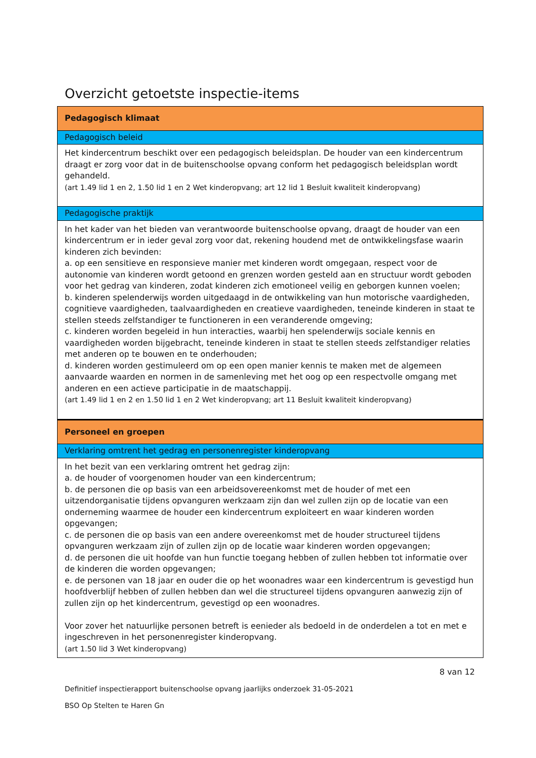Overzicht getoetste inspectie-items
| Pedagogisch klimaat |
| Pedagogisch beleid |
| Het kindercentrum beschikt over een pedagogisch beleidsplan. De houder van een kindercentrum draagt er zorg voor dat in de buitenschoolse opvang conform het pedagogisch beleidsplan wordt gehandeld. (art 1.49 lid 1 en 2, 1.50 lid 1 en 2 Wet kinderopvang; art 12 lid 1 Besluit kwaliteit kinderopvang) |
| Pedagogische praktijk |
| In het kader van het bieden van verantwoorde buitenschoolse opvang, draagt de houder van een kindercentrum er in ieder geval zorg voor dat, rekening houdend met de ontwikkelingsfase waarin kinderen zich bevinden: a. op een sensitieve en responsieve manier met kinderen wordt omgegaan, respect voor de autonomie van kinderen wordt getoond en grenzen worden gesteld aan en structuur wordt geboden voor het gedrag van kinderen, zodat kinderen zich emotioneel veilig en geborgen kunnen voelen; b. kinderen spelenderwijs worden uitgedaagd in de ontwikkeling van hun motorische vaardigheden, cognitieve vaardigheden, taalvaardigheden en creatieve vaardigheden, teneinde kinderen in staat te stellen steeds zelfstandiger te functioneren in een veranderende omgeving; c. kinderen worden begeleid in hun interacties, waarbij hen spelenderwijs sociale kennis en vaardigheden worden bijgebracht, teneinde kinderen in staat te stellen steeds zelfstandiger relaties met anderen op te bouwen en te onderhouden; d. kinderen worden gestimuleerd om op een open manier kennis te maken met de algemeen aanvaarde waarden en normen in de samenleving met het oog op een respectvolle omgang met anderen en een actieve participatie in de maatschappij. (art 1.49 lid 1 en 2 en 1.50 lid 1 en 2 Wet kinderopvang; art 11 Besluit kwaliteit kinderopvang) |
| Personeel en groepen |
| Verklaring omtrent het gedrag en personenregister kinderopvang |
| In het bezit van een verklaring omtrent het gedrag zijn: a. de houder of voorgenomen houder van een kindercentrum; b. de personen die op basis van een arbeidsovereenkomst met de houder of met een uitzendorganisatie tijdens opvanguren werkzaam zijn dan wel zullen zijn op de locatie van een onderneming waarmee de houder een kindercentrum exploiteert en waar kinderen worden opgevangen; c. de personen die op basis van een andere overeenkomst met de houder structureel tijdens opvanguren werkzaam zijn of zullen zijn op de locatie waar kinderen worden opgevangen; d. de personen die uit hoofde van hun functie toegang hebben of zullen hebben tot informatie over de kinderen die worden opgevangen; e. de personen van 18 jaar en ouder die op het woonadres waar een kindercentrum is gevestigd hun hoofdverblijf hebben of zullen hebben dan wel die structureel tijdens opvanguren aanwezig zijn of zullen zijn op het kindercentrum, gevestigd op een woonadres. Voor zover het natuurlijke personen betreft is eenieder als bedoeld in de onderdelen a tot en met e ingeschreven in het personenregister kinderopvang. (art 1.50 lid 3 Wet kinderopvang) |
8 van 12
Definitief inspectierapport buitenschoolse opvang jaarlijks onderzoek 31-05-2021
BSO Op Stelten te Haren Gn